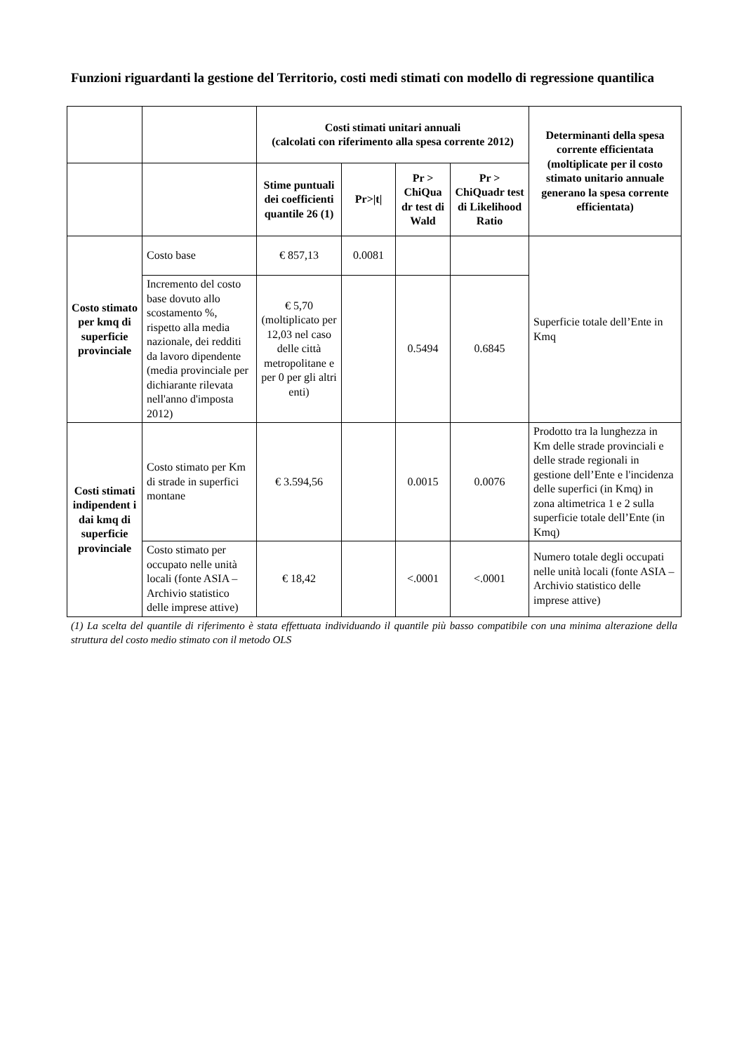Funzioni riguardanti la gestione del Territorio, costi medi stimati con modello di regressione quantilica
| | | Costi stimati unitari annuali (calcolati con riferimento alla spesa corrente 2012) | | | | Determinanti della spesa corrente efficientata (moltiplicate per il costo stimato unitario annuale generano la spesa corrente efficientata) |
| --- | --- | --- | --- | --- | --- | --- |
| | | Stime puntuali dei coefficienti quantile 26 (1) | Pr>/t/ | Pr > ChiQua dr test di Wald | Pr > ChiQuadr test di Likelihood Ratio | |
| Costo stimato per kmq di superficie provinciale | Costo base | € 857,13 | 0.0081 | | | Superficie totale dell’Ente in Kmq |
| | Incremento del costo base dovuto allo scostamento %, rispetto alla media nazionale, dei redditi da lavoro dipendente (media provinciale per dichiarante rilevata nell'anno d'imposta 2012) | € 5,70 (moltiplicato per 12,03 nel caso delle città metropolitane e per 0 per gli altri enti) | | 0.5494 | 0.6845 | |
| Costi stimati indipendent i dai kmq di superficie provinciale | Costo stimato per Km di strade in superfici montane | € 3.594,56 | | 0.0015 | 0.0076 | Prodotto tra la lunghezza in Km delle strade provinciali e delle strade regionali in gestione dell’Ente e l'incidenza delle superfici (in Kmq) in zona altimetrica 1 e 2 sulla superficie totale dell’Ente (in Kmq) |
| | Costo stimato per occupato nelle unità locali (fonte ASIA – Archivio statistico delle imprese attive) | € 18,42 | | <.0001 | <.0001 | Numero totale degli occupati nelle unità locali (fonte ASIA – Archivio statistico delle imprese attive) |
(1) La scelta del quantile di riferimento è stata effettuata individuando il quantile più basso compatibile con una minima alterazione della struttura del costo medio stimato con il metodo OLS